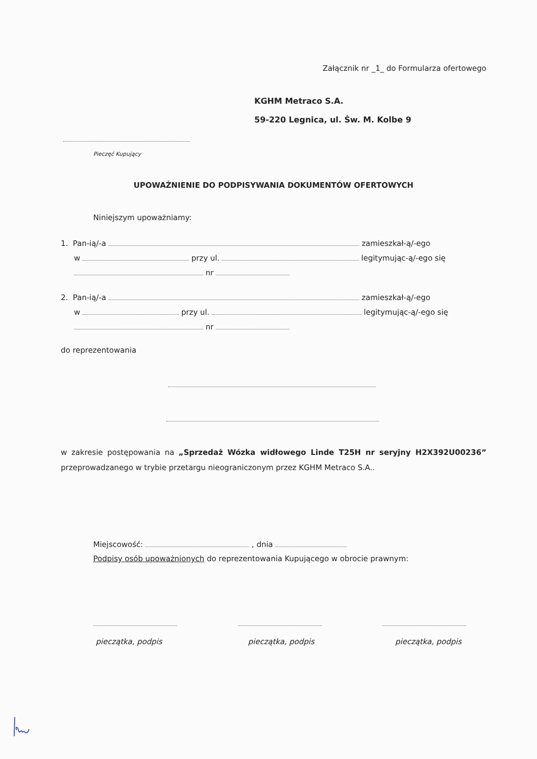Załącznik nr _1_ do Formularza ofertowego
KGHM Metraco S.A.
59-220 Legnica, ul. Św. M. Kolbe 9
Pieczęć Kupujący
UPOWAŻNIENIE DO PODPISYWANIA DOKUMENTÓW OFERTOWYCH
Niniejszym upoważniamy:
1. Pan-ią/-a zamieszkał-ą/-ego
w przy ul. legitymując-ą/-ego się
nr
2. Pan-ią/-a zamieszkał-ą/-ego
w przy ul. legitymując-ą/-ego się
nr
do reprezentowania
w zakresie postępowania na „Sprzedaż Wózka widłowego Linde T25H nr seryjny H2X392U00236” przeprowadzanego w trybie przetargu nieograniczonym przez KGHM Metraco S.A..
Miejscowość: , dnia
Podpisy osób upoważnionych do reprezentowania Kupującego w obrocie prawnym:
pieczątka, podpis pieczątka, podpis pieczątka, podpis